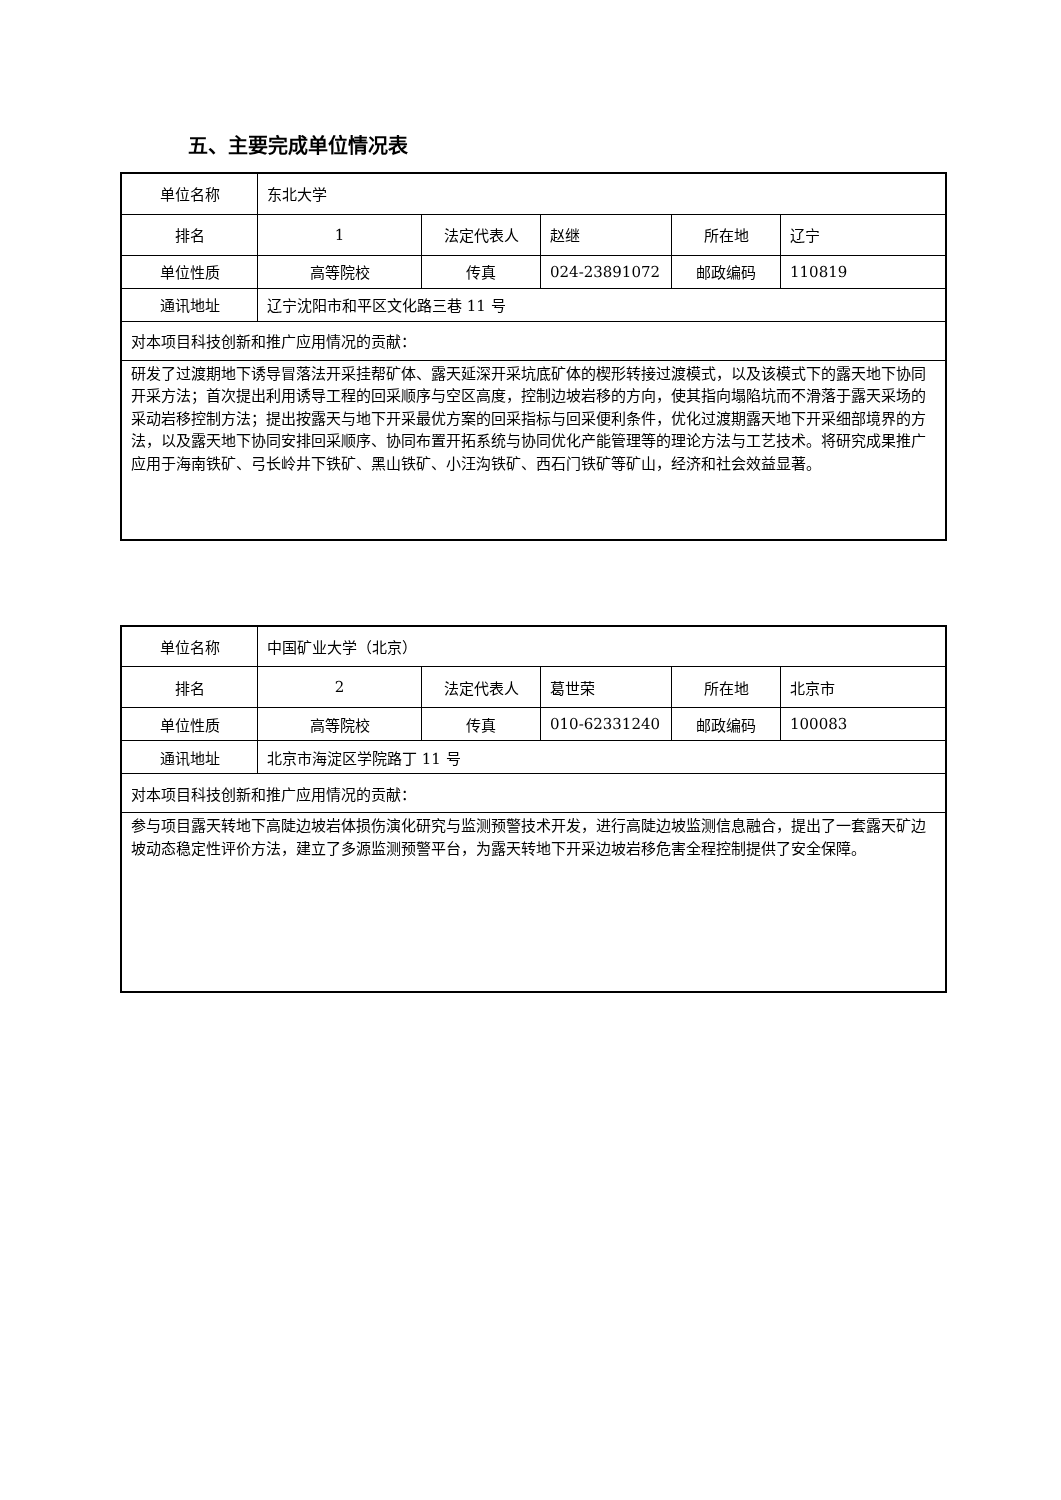五、主要完成单位情况表
| 单位名称 | 东北大学 | | | | |
| 排名 | 1 | 法定代表人 | 赵继 | 所在地 | 辽宁 |
| 单位性质 | 高等院校 | 传真 | 024-23891072 | 邮政编码 | 110819 |
| 通讯地址 | 辽宁沈阳市和平区文化路三巷 11 号 | | | | |
| 对本项目科技创新和推广应用情况的贡献： | | | | | |
| 研发了过渡期地下诱导冒落法开采挂帮矿体、露天延深开采坑底矿体的楔形转接过渡模式，以及该模式下的露天地下协同开采方法；首次提出利用诱导工程的回采顺序与空区高度，控制边坡岩移的方向，使其指向塌陷坑而不滑落于露天采场的采动岩移控制方法；提出按露天与地下开采最优方案的回采指标与回采便利条件，优化过渡期露天地下开采细部境界的方法，以及露天地下协同安排回采顺序、协同布置开拓系统与协同优化产能管理等的理论方法与工艺技术。将研究成果推广应用于海南铁矿、弓长岭井下铁矿、黑山铁矿、小汪沟铁矿、西石门铁矿等矿山，经济和社会效益显著。 | | | | | |
| 单位名称 | 中国矿业大学（北京） | | | | |
| 排名 | 2 | 法定代表人 | 葛世荣 | 所在地 | 北京市 |
| 单位性质 | 高等院校 | 传真 | 010-62331240 | 邮政编码 | 100083 |
| 通讯地址 | 北京市海淀区学院路丁 11 号 | | | | |
| 对本项目科技创新和推广应用情况的贡献： | | | | | |
| 参与项目露天转地下高陡边坡岩体损伤演化研究与监测预警技术开发，进行高陡边坡监测信息融合，提出了一套露天矿边坡动态稳定性评价方法，建立了多源监测预警平台，为露天转地下开采边坡岩移危害全程控制提供了安全保障。 | | | | | |